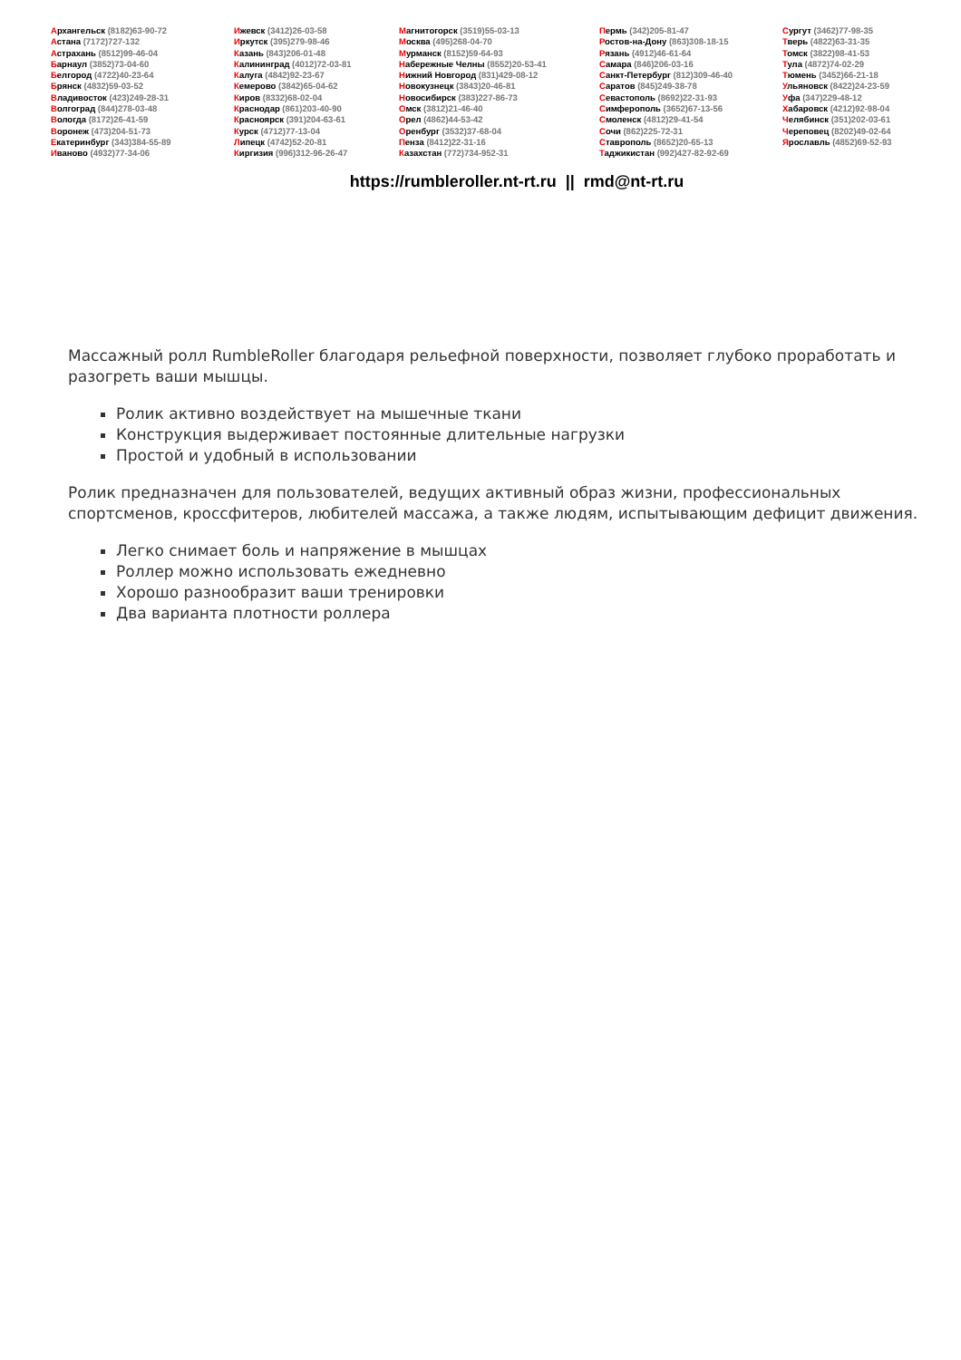Архангельск (8182)63-90-72
Астана (7172)727-132
Астрахань (8512)99-46-04
Барнаул (3852)73-04-60
Белгород (4722)40-23-64
Брянск (4832)59-03-52
Владивосток (423)249-28-31
Волгоград (844)278-03-48
Вологда (8172)26-41-59
Воронеж (473)204-51-73
Екатеринбург (343)384-55-89
Иваново (4932)77-34-06
Ижевск (3412)26-03-58
Иркутск (395)279-98-46
Казань (843)206-01-48
Калининград (4012)72-03-81
Калуга (4842)92-23-67
Кемерово (3842)65-04-62
Киров (8332)68-02-04
Краснодар (861)203-40-90
Красноярск (391)204-63-61
Курск (4712)77-13-04
Липецк (4742)52-20-81
Киргизия (996)312-96-26-47
Магнитогорск (3519)55-03-13
Москва (495)268-04-70
Мурманск (8152)59-64-93
Набережные Челны (8552)20-53-41
Нижний Новгород (831)429-08-12
Новокузнецк (3843)20-46-81
Новосибирск (383)227-86-73
Омск (3812)21-46-40
Орел (4862)44-53-42
Оренбург (3532)37-68-04
Пенза (8412)22-31-16
Казахстан (772)734-952-31
Пермь (342)205-81-47
Ростов-на-Дону (863)308-18-15
Рязань (4912)46-61-64
Самара (846)206-03-16
Санкт-Петербург (812)309-46-40
Саратов (845)249-38-78
Севастополь (8692)22-31-93
Симферополь (3652)67-13-56
Смоленск (4812)29-41-54
Сочи (862)225-72-31
Ставрополь (8652)20-65-13
Таджикистан (992)427-82-92-69
Сургут (3462)77-98-35
Тверь (4822)63-31-35
Томск (3822)98-41-53
Тула (4872)74-02-29
Тюмень (3452)66-21-18
Ульяновск (8422)24-23-59
Уфа (347)229-48-12
Хабаровск (4212)92-98-04
Челябинск (351)202-03-61
Череповец (8202)49-02-64
Ярославль (4852)69-52-93
https://rumbleroller.nt-rt.ru || rmd@nt-rt.ru
Массажный ролл RumbleRoller благодаря рельефной поверхности, позволяет глубоко проработать и разогреть ваши мышцы.
Ролик активно воздействует на мышечные ткани
Конструкция выдерживает постоянные длительные нагрузки
Простой и удобный в использовании
Ролик предназначен для пользователей, ведущих активный образ жизни, профессиональных спортсменов, кроссфитеров, любителей массажа, а также людям, испытывающим дефицит движения.
Легко снимает боль и напряжение в мышцах
Роллер можно использовать ежедневно
Хорошо разнообразит ваши тренировки
Два варианта плотности роллера